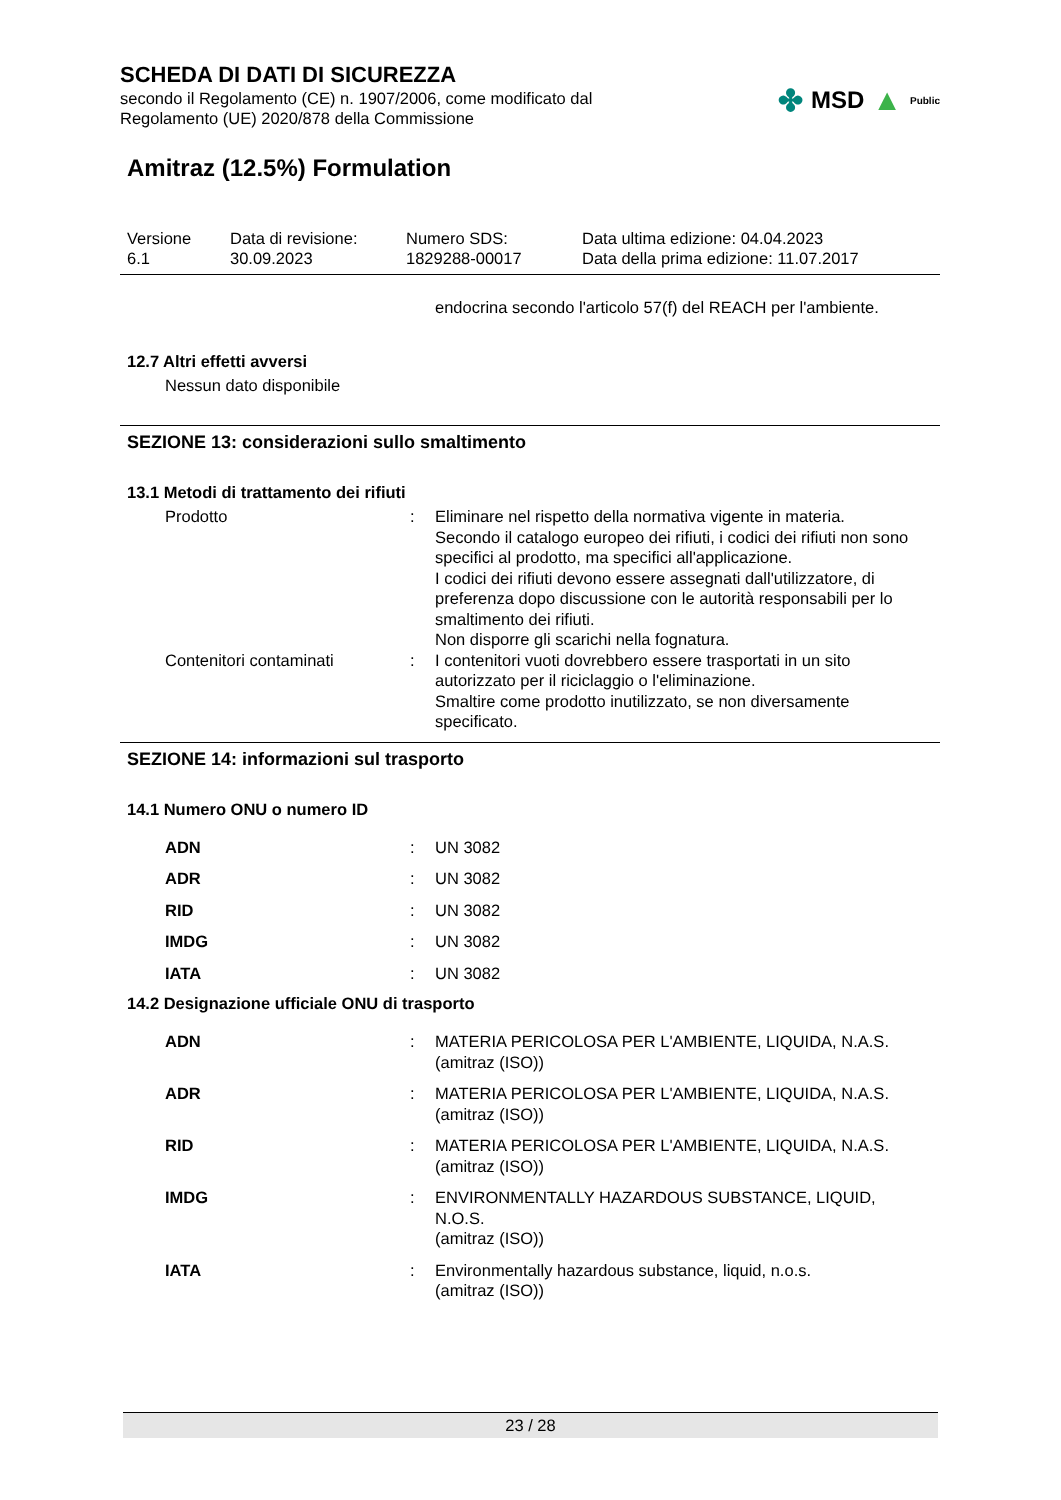SCHEDA DI DATI DI SICUREZZA
secondo il Regolamento (CE) n. 1907/2006, come modificato dal
Regolamento (UE) 2020/878 della Commissione
✤ MSD ▲ Public
Amitraz (12.5%) Formulation
Versione
6.1
Data di revisione:
30.09.2023
Numero SDS:
1829288-00017
Data ultima edizione: 04.04.2023
Data della prima edizione: 11.07.2017
endocrina secondo l'articolo 57(f) del REACH per l'ambiente.
12.7 Altri effetti avversi
Nessun dato disponibile
SEZIONE 13: considerazioni sullo smaltimento
13.1 Metodi di trattamento dei rifiuti
Prodotto : Eliminare nel rispetto della normativa vigente in materia.
Secondo il catalogo europeo dei rifiuti, i codici dei rifiuti non sono specifici al prodotto, ma specifici all'applicazione.
I codici dei rifiuti devono essere assegnati dall'utilizzatore, di preferenza dopo discussione con le autorità responsabili per lo smaltimento dei rifiuti.
Non disporre gli scarichi nella fognatura.
Contenitori contaminati : I contenitori vuoti dovrebbero essere trasportati in un sito autorizzato per il riciclaggio o l'eliminazione.
Smaltire come prodotto inutilizzato, se non diversamente specificato.
SEZIONE 14: informazioni sul trasporto
14.1 Numero ONU o numero ID
ADN : UN 3082
ADR : UN 3082
RID : UN 3082
IMDG : UN 3082
IATA : UN 3082
14.2 Designazione ufficiale ONU di trasporto
ADN : MATERIA PERICOLOSA PER L'AMBIENTE, LIQUIDA, N.A.S.
(amitraz (ISO))
ADR : MATERIA PERICOLOSA PER L'AMBIENTE, LIQUIDA, N.A.S.
(amitraz (ISO))
RID : MATERIA PERICOLOSA PER L'AMBIENTE, LIQUIDA, N.A.S.
(amitraz (ISO))
IMDG : ENVIRONMENTALLY HAZARDOUS SUBSTANCE, LIQUID, N.O.S.
(amitraz (ISO))
IATA : Environmentally hazardous substance, liquid, n.o.s.
(amitraz (ISO))
23 / 28